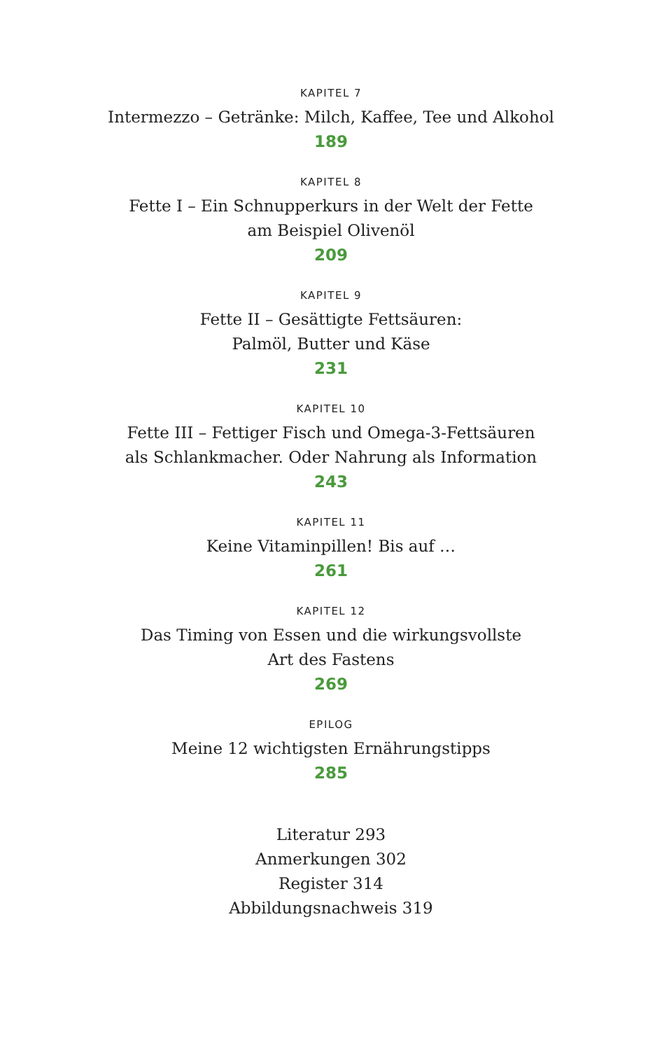KAPITEL 7
Intermezzo – Getränke: Milch, Kaffee, Tee und Alkohol
189
KAPITEL 8
Fette I – Ein Schnupperkurs in der Welt der Fette
am Beispiel Olivenöl
209
KAPITEL 9
Fette II – Gesättigte Fettsäuren:
Palmöl, Butter und Käse
231
KAPITEL 10
Fette III – Fettiger Fisch und Omega-3-Fettsäuren
als Schlankmacher. Oder Nahrung als Information
243
KAPITEL 11
Keine Vitaminpillen! Bis auf …
261
KAPITEL 12
Das Timing von Essen und die wirkungsvollste
Art des Fastens
269
EPILOG
Meine 12 wichtigsten Ernährungstipps
285
Literatur 293
Anmerkungen 302
Register 314
Abbildungsnachweis 319